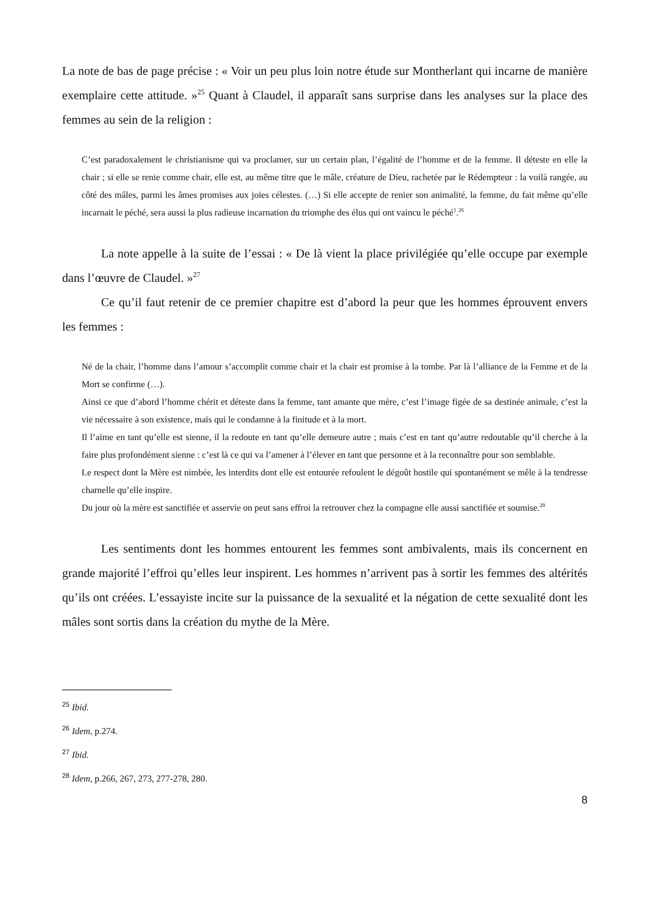La note de bas de page précise : « Voir un peu plus loin notre étude sur Montherlant qui incarne de manière exemplaire cette attitude. »<sup>25</sup> Quant à Claudel, il apparaît sans surprise dans les analyses sur la place des femmes au sein de la religion :
C’est paradoxalement le christianisme qui va proclamer, sur un certain plan, l’égalité de l’homme et de la femme. Il déteste en elle la chair ; si elle se renie comme chair, elle est, au même titre que le mâle, créature de Dieu, rachetée par le Rédempteur : la voilà rangée, au côté des mâles, parmi les âmes promises aux joies célestes. (…) Si elle accepte de renier son animalité, la femme, du fait même qu’elle incarnait le péché, sera aussi la plus radieuse incarnation du triomphe des élus qui ont vaincu le péché<sup>1</sup>.<sup>26</sup>
La note appelle à la suite de l’essai : « De là vient la place privilégiée qu’elle occupe par exemple dans l’œuvre de Claudel. »<sup>27</sup>
Ce qu’il faut retenir de ce premier chapitre est d’abord la peur que les hommes éprouvent envers les femmes :
Né de la chair, l’homme dans l’amour s’accomplit comme chair et la chair est promise à la tombe. Par là l’alliance de la Femme et de la Mort se confirme (…).
Ainsi ce que d’abord l’homme chérit et déteste dans la femme, tant amante que mère, c’est l’image figée de sa destinée animale, c’est la vie nécessaire à son existence, mais qui le condamne à la finitude et à la mort.
Il l’aime en tant qu’elle est sienne, il la redoute en tant qu’elle demeure autre ; mais c’est en tant qu’autre redoutable qu’il cherche à la faire plus profondément sienne : c’est là ce qui va l’amener à l’élever en tant que personne et à la reconnaître pour son semblable.
Le respect dont la Mère est nimbée, les interdits dont elle est entourée refoulent le dégoût hostile qui spontanément se mêle à la tendresse charnelle qu’elle inspire.
Du jour où la mère est sanctifiée et asservie on peut sans effroi la retrouver chez la compagne elle aussi sanctifiée et soumise.<sup>28</sup>
Les sentiments dont les hommes entourent les femmes sont ambivalents, mais ils concernent en grande majorité l’effroi qu’elles leur inspirent. Les hommes n’arrivent pas à sortir les femmes des altérités qu’ils ont créées. L’essayiste incite sur la puissance de la sexualité et la négation de cette sexualité dont les mâles sont sortis dans la création du mythe de la Mère.
<sup>25</sup> Ibid.
<sup>26</sup> Idem, p.274.
<sup>27</sup> Ibid.
<sup>28</sup> Idem, p.266, 267, 273, 277-278, 280.
8